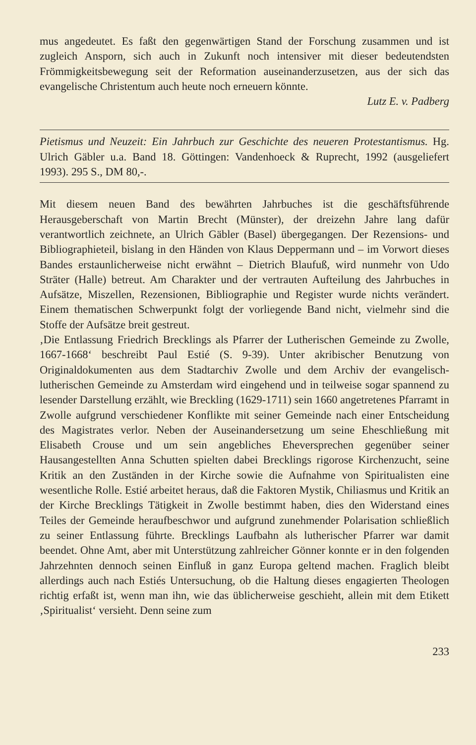mus angedeutet. Es faßt den gegenwärtigen Stand der Forschung zusammen und ist zugleich Ansporn, sich auch in Zukunft noch intensiver mit dieser bedeutendsten Frömmigkeitsbewegung seit der Reformation auseinanderzusetzen, aus der sich das evangelische Christentum auch heute noch erneuern könnte.
Lutz E. v. Padberg
Pietismus und Neuzeit: Ein Jahrbuch zur Geschichte des neueren Protestantismus. Hg. Ulrich Gäbler u.a. Band 18. Göttingen: Vandenhoeck & Ruprecht, 1992 (ausgeliefert 1993). 295 S., DM 80,-.
Mit diesem neuen Band des bewährten Jahrbuches ist die geschäftsführende Herausgeberschaft von Martin Brecht (Münster), der dreizehn Jahre lang dafür verantwortlich zeichnete, an Ulrich Gäbler (Basel) übergegangen. Der Rezensions- und Bibliographieteil, bislang in den Händen von Klaus Deppermann und – im Vorwort dieses Bandes erstaunlicherweise nicht erwähnt – Dietrich Blaufuß, wird nunmehr von Udo Sträter (Halle) betreut. Am Charakter und der vertrauten Aufteilung des Jahrbuches in Aufsätze, Miszellen, Rezensionen, Bibliographie und Register wurde nichts verändert. Einem thematischen Schwerpunkt folgt der vorliegende Band nicht, vielmehr sind die Stoffe der Aufsätze breit gestreut.
‚Die Entlassung Friedrich Brecklings als Pfarrer der Lutherischen Gemeinde zu Zwolle, 1667-1668‘ beschreibt Paul Estié (S. 9-39). Unter akribischer Benutzung von Originaldokumenten aus dem Stadtarchiv Zwolle und dem Archiv der evangelisch-lutherischen Gemeinde zu Amsterdam wird eingehend und in teilweise sogar spannend zu lesender Darstellung erzählt, wie Breckling (1629-1711) sein 1660 angetretenes Pfarramt in Zwolle aufgrund verschiedener Konflikte mit seiner Gemeinde nach einer Entscheidung des Magistrates verlor. Neben der Auseinandersetzung um seine Eheschließung mit Elisabeth Crouse und um sein angebliches Eheversprechen gegenüber seiner Hausangestellten Anna Schutten spielten dabei Brecklings rigorose Kirchenzucht, seine Kritik an den Zuständen in der Kirche sowie die Aufnahme von Spiritualisten eine wesentliche Rolle. Estié arbeitet heraus, daß die Faktoren Mystik, Chiliasmus und Kritik an der Kirche Brecklings Tätigkeit in Zwolle bestimmt haben, dies den Widerstand eines Teiles der Gemeinde heraufbeschwor und aufgrund zunehmender Polarisation schließlich zu seiner Entlassung führte. Brecklings Laufbahn als lutherischer Pfarrer war damit beendet. Ohne Amt, aber mit Unterstützung zahlreicher Gönner konnte er in den folgenden Jahrzehnten dennoch seinen Einfluß in ganz Europa geltend machen. Fraglich bleibt allerdings auch nach Estiés Untersuchung, ob die Haltung dieses engagierten Theologen richtig erfaßt ist, wenn man ihn, wie das üblicherweise geschieht, allein mit dem Etikett ‚Spiritualist‘ versieht. Denn seine zum
233